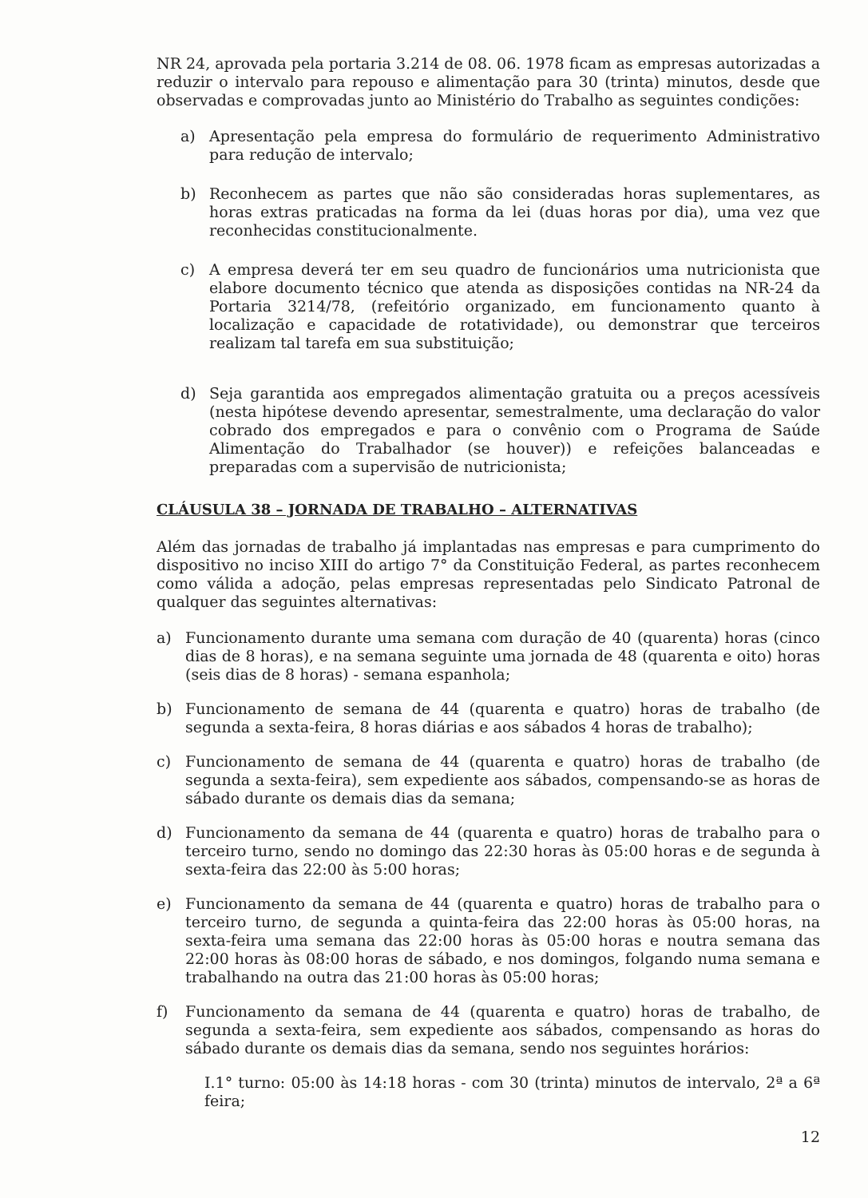NR 24, aprovada pela portaria 3.214 de 08. 06. 1978 ficam as empresas autorizadas a reduzir o intervalo para repouso e alimentação para 30 (trinta) minutos, desde que observadas e comprovadas junto ao Ministério do Trabalho as seguintes condições:
a) Apresentação pela empresa do formulário de requerimento Administrativo para redução de intervalo;
b) Reconhecem as partes que não são consideradas horas suplementares, as horas extras praticadas na forma da lei (duas horas por dia), uma vez que reconhecidas constitucionalmente.
c) A empresa deverá ter em seu quadro de funcionários uma nutricionista que elabore documento técnico que atenda as disposições contidas na NR-24 da Portaria 3214/78, (refeitório organizado, em funcionamento quanto à localização e capacidade de rotatividade), ou demonstrar que terceiros realizam tal tarefa em sua substituição;
d) Seja garantida aos empregados alimentação gratuita ou a preços acessíveis (nesta hipótese devendo apresentar, semestralmente, uma declaração do valor cobrado dos empregados e para o convênio com o Programa de Saúde Alimentação do Trabalhador (se houver)) e refeições balanceadas e preparadas com a supervisão de nutricionista;
CLÁUSULA 38 – JORNADA DE TRABALHO – ALTERNATIVAS
Além das jornadas de trabalho já implantadas nas empresas e para cumprimento do dispositivo no inciso XIII do artigo 7° da Constituição Federal, as partes reconhecem como válida a adoção, pelas empresas representadas pelo Sindicato Patronal de qualquer das seguintes alternativas:
a) Funcionamento durante uma semana com duração de 40 (quarenta) horas (cinco dias de 8 horas), e na semana seguinte uma jornada de 48 (quarenta e oito) horas (seis dias de 8 horas) - semana espanhola;
b) Funcionamento de semana de 44 (quarenta e quatro) horas de trabalho (de segunda a sexta-feira, 8 horas diárias e aos sábados 4 horas de trabalho);
c) Funcionamento de semana de 44 (quarenta e quatro) horas de trabalho (de segunda a sexta-feira), sem expediente aos sábados, compensando-se as horas de sábado durante os demais dias da semana;
d) Funcionamento da semana de 44 (quarenta e quatro) horas de trabalho para o terceiro turno, sendo no domingo das 22:30 horas às 05:00 horas e de segunda à sexta-feira das 22:00 às 5:00 horas;
e) Funcionamento da semana de 44 (quarenta e quatro) horas de trabalho para o terceiro turno, de segunda a quinta-feira das 22:00 horas às 05:00 horas, na sexta-feira uma semana das 22:00 horas às 05:00 horas e noutra semana das 22:00 horas às 08:00 horas de sábado, e nos domingos, folgando numa semana e trabalhando na outra das 21:00 horas às 05:00 horas;
f) Funcionamento da semana de 44 (quarenta e quatro) horas de trabalho, de segunda a sexta-feira, sem expediente aos sábados, compensando as horas do sábado durante os demais dias da semana, sendo nos seguintes horários:
I.1° turno: 05:00 às 14:18 horas - com 30 (trinta) minutos de intervalo, 2ª a 6ª feira;
12